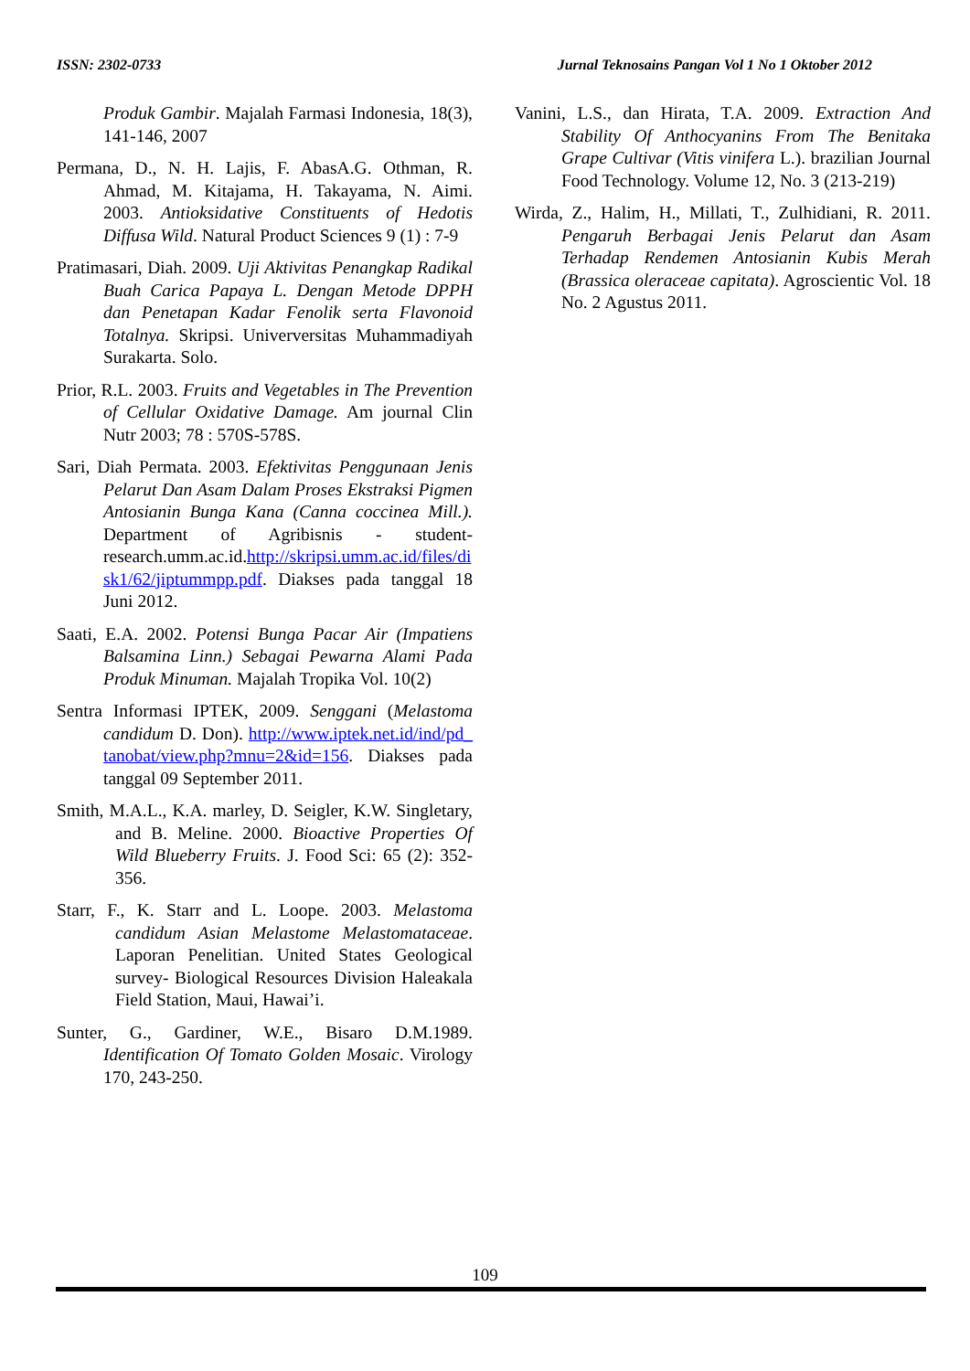ISSN: 2302-0733 Jurnal Teknosains Pangan Vol 1 No 1 Oktober 2012
Produk Gambir. Majalah Farmasi Indonesia, 18(3), 141-146, 2007
Permana, D., N. H. Lajis, F. AbasA.G. Othman, R. Ahmad, M. Kitajama, H. Takayama, N. Aimi. 2003. Antioksidative Constituents of Hedotis Diffusa Wild. Natural Product Sciences 9 (1) : 7-9
Pratimasari, Diah. 2009. Uji Aktivitas Penangkap Radikal Buah Carica Papaya L. Dengan Metode DPPH dan Penetapan Kadar Fenolik serta Flavonoid Totalnya. Skripsi. Univerversitas Muhammadiyah Surakarta. Solo.
Prior, R.L. 2003. Fruits and Vegetables in The Prevention of Cellular Oxidative Damage. Am journal Clin Nutr 2003; 78 : 570S-578S.
Sari, Diah Permata. 2003. Efektivitas Penggunaan Jenis Pelarut Dan Asam Dalam Proses Ekstraksi Pigmen Antosianin Bunga Kana (Canna coccinea Mill.). Department of Agribisnis - student-research.umm.ac.id.http://skripsi.umm.ac.id/files/disk1/62/jiptummpp.pdf. Diakses pada tanggal 18 Juni 2012.
Saati, E.A. 2002. Potensi Bunga Pacar Air (Impatiens Balsamina Linn.) Sebagai Pewarna Alami Pada Produk Minuman. Majalah Tropika Vol. 10(2)
Sentra Informasi IPTEK, 2009. Senggani (Melastoma candidum D. Don). http://www.iptek.net.id/ind/pd_tanobat/view.php?mnu=2&id=156. Diakses pada tanggal 09 September 2011.
Smith, M.A.L., K.A. marley, D. Seigler, K.W. Singletary, and B. Meline. 2000. Bioactive Properties Of Wild Blueberry Fruits. J. Food Sci: 65 (2): 352-356.
Starr, F., K. Starr and L. Loope. 2003. Melastoma candidum Asian Melastome Melastomataceae. Laporan Penelitian. United States Geological survey- Biological Resources Division Haleakala Field Station, Maui, Hawai’i.
Sunter, G., Gardiner, W.E., Bisaro D.M.1989. Identification Of Tomato Golden Mosaic. Virology 170, 243-250.
Vanini, L.S., dan Hirata, T.A. 2009. Extraction And Stability Of Anthocyanins From The Benitaka Grape Cultivar (Vitis vinifera L.). brazilian Journal Food Technology. Volume 12, No. 3 (213-219)
Wirda, Z., Halim, H., Millati, T., Zulhidiani, R. 2011. Pengaruh Berbagai Jenis Pelarut dan Asam Terhadap Rendemen Antosianin Kubis Merah (Brassica oleraceae capitata). Agroscientic Vol. 18 No. 2 Agustus 2011.
109